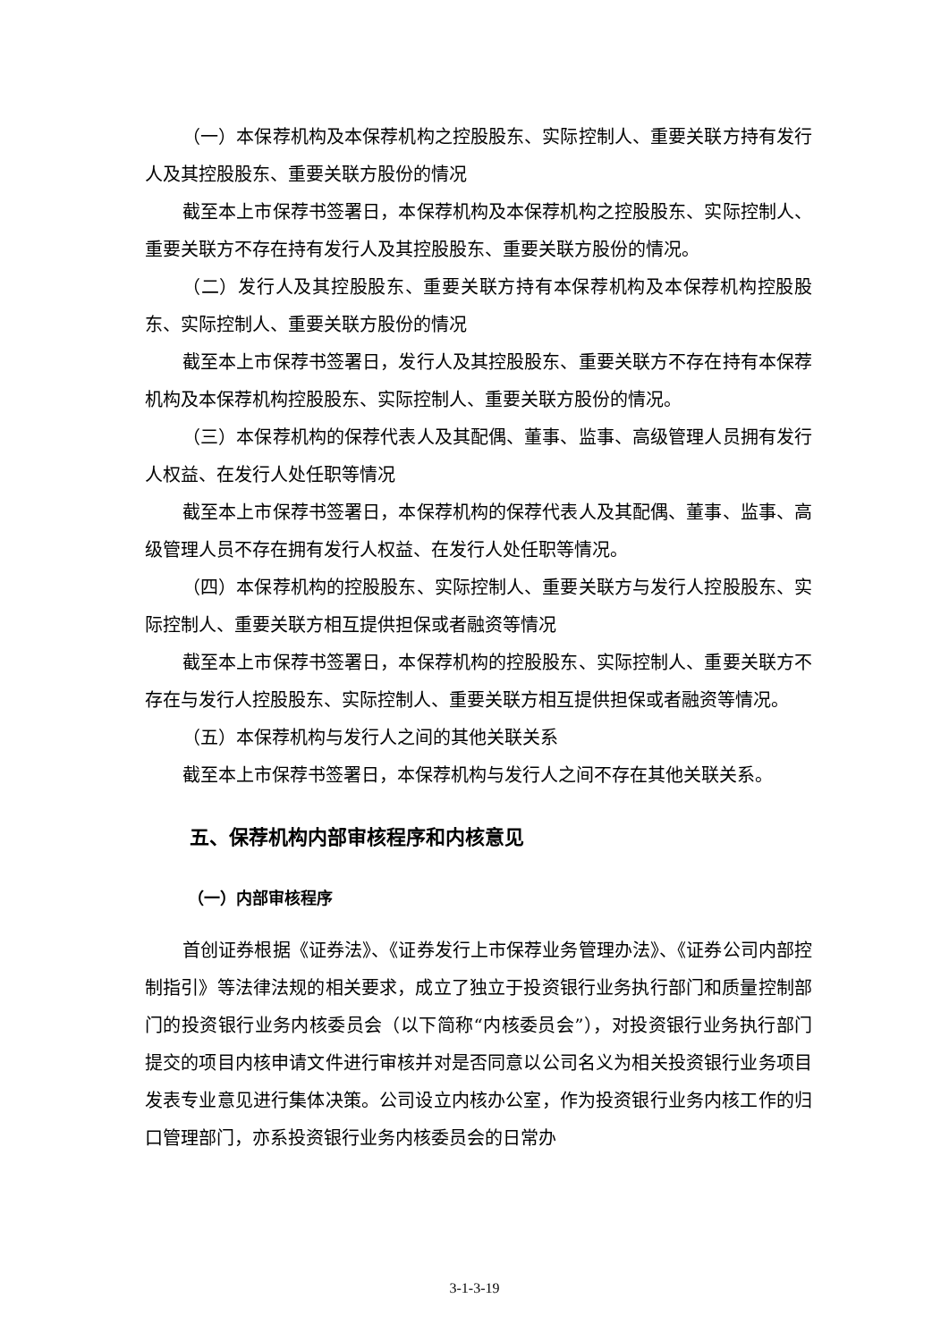（一）本保荐机构及本保荐机构之控股股东、实际控制人、重要关联方持有发行人及其控股股东、重要关联方股份的情况
截至本上市保荐书签署日，本保荐机构及本保荐机构之控股股东、实际控制人、重要关联方不存在持有发行人及其控股股东、重要关联方股份的情况。
（二）发行人及其控股股东、重要关联方持有本保荐机构及本保荐机构控股股东、实际控制人、重要关联方股份的情况
截至本上市保荐书签署日，发行人及其控股股东、重要关联方不存在持有本保荐机构及本保荐机构控股股东、实际控制人、重要关联方股份的情况。
（三）本保荐机构的保荐代表人及其配偶、董事、监事、高级管理人员拥有发行人权益、在发行人处任职等情况
截至本上市保荐书签署日，本保荐机构的保荐代表人及其配偶、董事、监事、高级管理人员不存在拥有发行人权益、在发行人处任职等情况。
（四）本保荐机构的控股股东、实际控制人、重要关联方与发行人控股股东、实际控制人、重要关联方相互提供担保或者融资等情况
截至本上市保荐书签署日，本保荐机构的控股股东、实际控制人、重要关联方不存在与发行人控股股东、实际控制人、重要关联方相互提供担保或者融资等情况。
（五）本保荐机构与发行人之间的其他关联关系
截至本上市保荐书签署日，本保荐机构与发行人之间不存在其他关联关系。
五、保荐机构内部审核程序和内核意见
（一）内部审核程序
首创证券根据《证券法》、《证券发行上市保荐业务管理办法》、《证券公司内部控制指引》等法律法规的相关要求，成立了独立于投资银行业务执行部门和质量控制部门的投资银行业务内核委员会（以下简称“内核委员会”），对投资银行业务执行部门提交的项目内核申请文件进行审核并对是否同意以公司名义为相关投资银行业务项目发表专业意见进行集体决策。公司设立内核办公室，作为投资银行业务内核工作的归口管理部门，亦系投资银行业务内核委员会的日常办
3-1-3-19